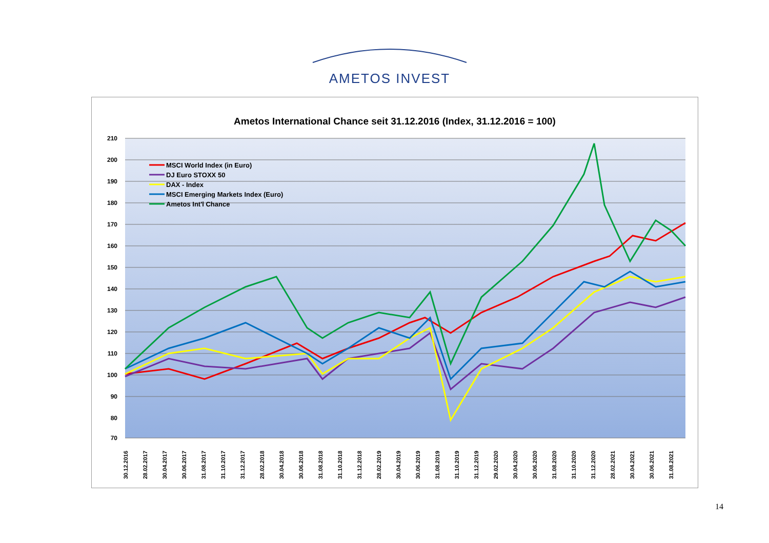AMETOS INVEST
Ametos International Chance seit 31.12.2016 (Index, 31.12.2016 = 100)
210
200
190
180
170
160
150
140
130
120
110
100
90
80
70
MSCI World Index (in Euro)
DJ Euro STOXX 50
DAX - Index
MSCI Emerging Markets Index (Euro)
Ametos Int'l Chance
30.12.2016
28.02.2017
30.04.2017
30.06.2017
31.08.2017
31.10.2017
31.12.2017
28.02.2018
30.04.2018
30.06.2018
31.08.2018
31.10.2018
31.12.2018
28.02.2019
30.04.2019
30.06.2019
31.08.2019
31.10.2019
31.12.2019
29.02.2020
30.04.2020
30.06.2020
31.08.2020
31.10.2020
31.12.2020
28.02.2021
30.04.2021
30.06.2021
31.08.2021
14